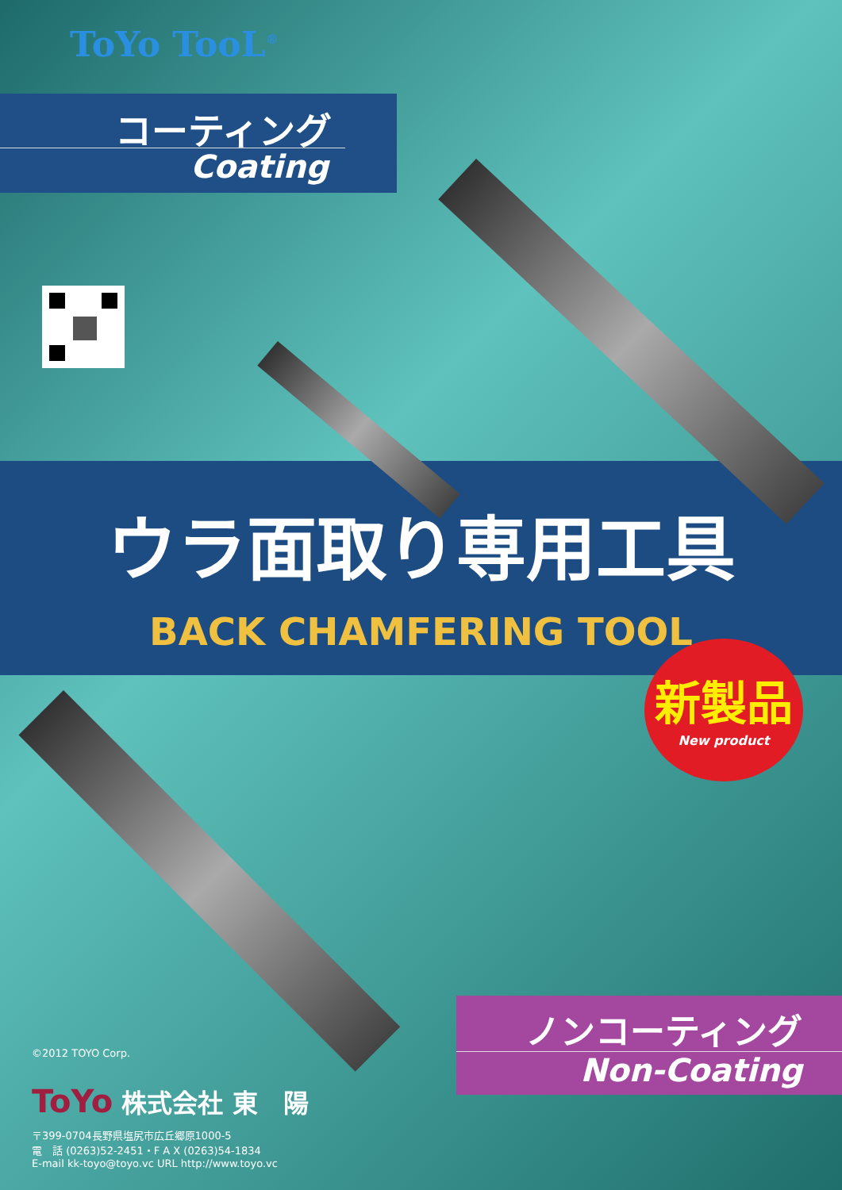ToYo TooL<sup>®</sup>
コーティング
Coating
ウラ面取り専用工具
BACK CHAMFERING TOOL
新製品
New product
ノンコーティング
Non-Coating
©2012 TOYO Corp.
ToYo 株式会社 東　陽
〒399-0704長野県塩尻市広丘郷原1000-5
電　話 (0263)52-2451・F A X (0263)54-1834
E-mail kk-toyo@toyo.vc URL http://www.toyo.vc